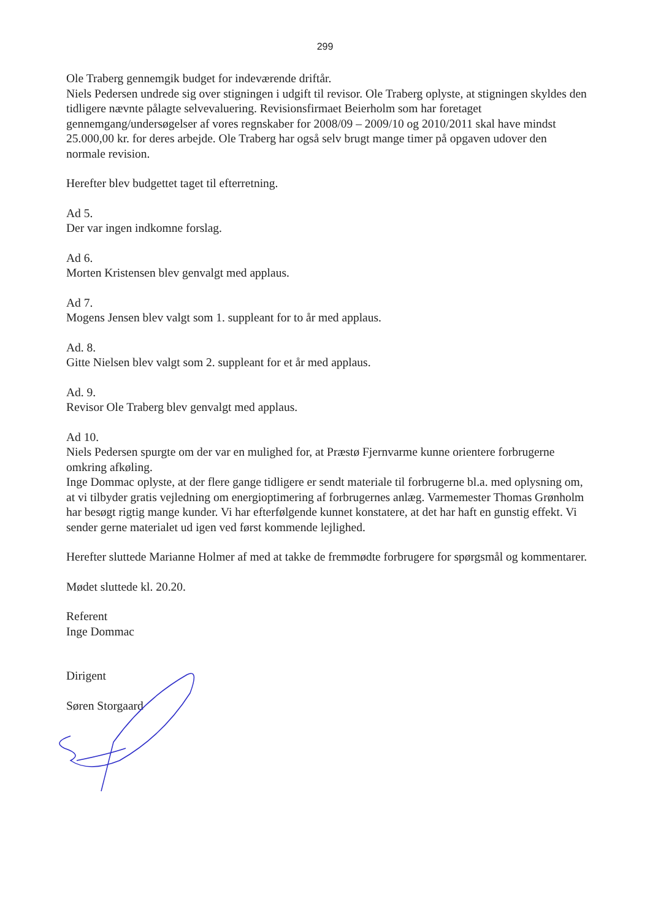299
Ole Traberg gennemgik budget for indeværende driftår.
Niels Pedersen undrede sig over stigningen i udgift til revisor. Ole Traberg oplyste, at stigningen skyldes den tidligere nævnte pålagte selvevaluering. Revisionsfirmaet Beierholm som har foretaget gennemgang/undersøgelser af vores regnskaber for 2008/09 – 2009/10 og 2010/2011 skal have mindst 25.000,00 kr. for deres arbejde. Ole Traberg har også selv brugt mange timer på opgaven udover den normale revision.
Herefter blev budgettet taget til efterretning.
Ad 5.
Der var ingen indkomne forslag.
Ad 6.
Morten Kristensen blev genvalgt med applaus.
Ad 7.
Mogens Jensen blev valgt som 1. suppleant for to år med applaus.
Ad. 8.
Gitte Nielsen blev valgt som 2. suppleant for et år med applaus.
Ad. 9.
Revisor Ole Traberg blev genvalgt med applaus.
Ad 10.
Niels Pedersen spurgte om der var en mulighed for, at Præstø Fjernvarme kunne orientere forbrugerne omkring afkøling.
Inge Dommac oplyste, at der flere gange tidligere er sendt materiale til forbrugerne bl.a. med oplysning om, at vi tilbyder gratis vejledning om energioptimering af forbrugernes anlæg. Varmemester Thomas Grønholm har besøgt rigtig mange kunder. Vi har efterfølgende kunnet konstatere, at det har haft en gunstig effekt. Vi sender gerne materialet ud igen ved først kommende lejlighed.
Herefter sluttede Marianne Holmer af med at takke de fremmødte forbrugere for spørgsmål og kommentarer.
Mødet sluttede kl. 20.20.
Referent
Inge Dommac
Dirigent
Søren Storgaard